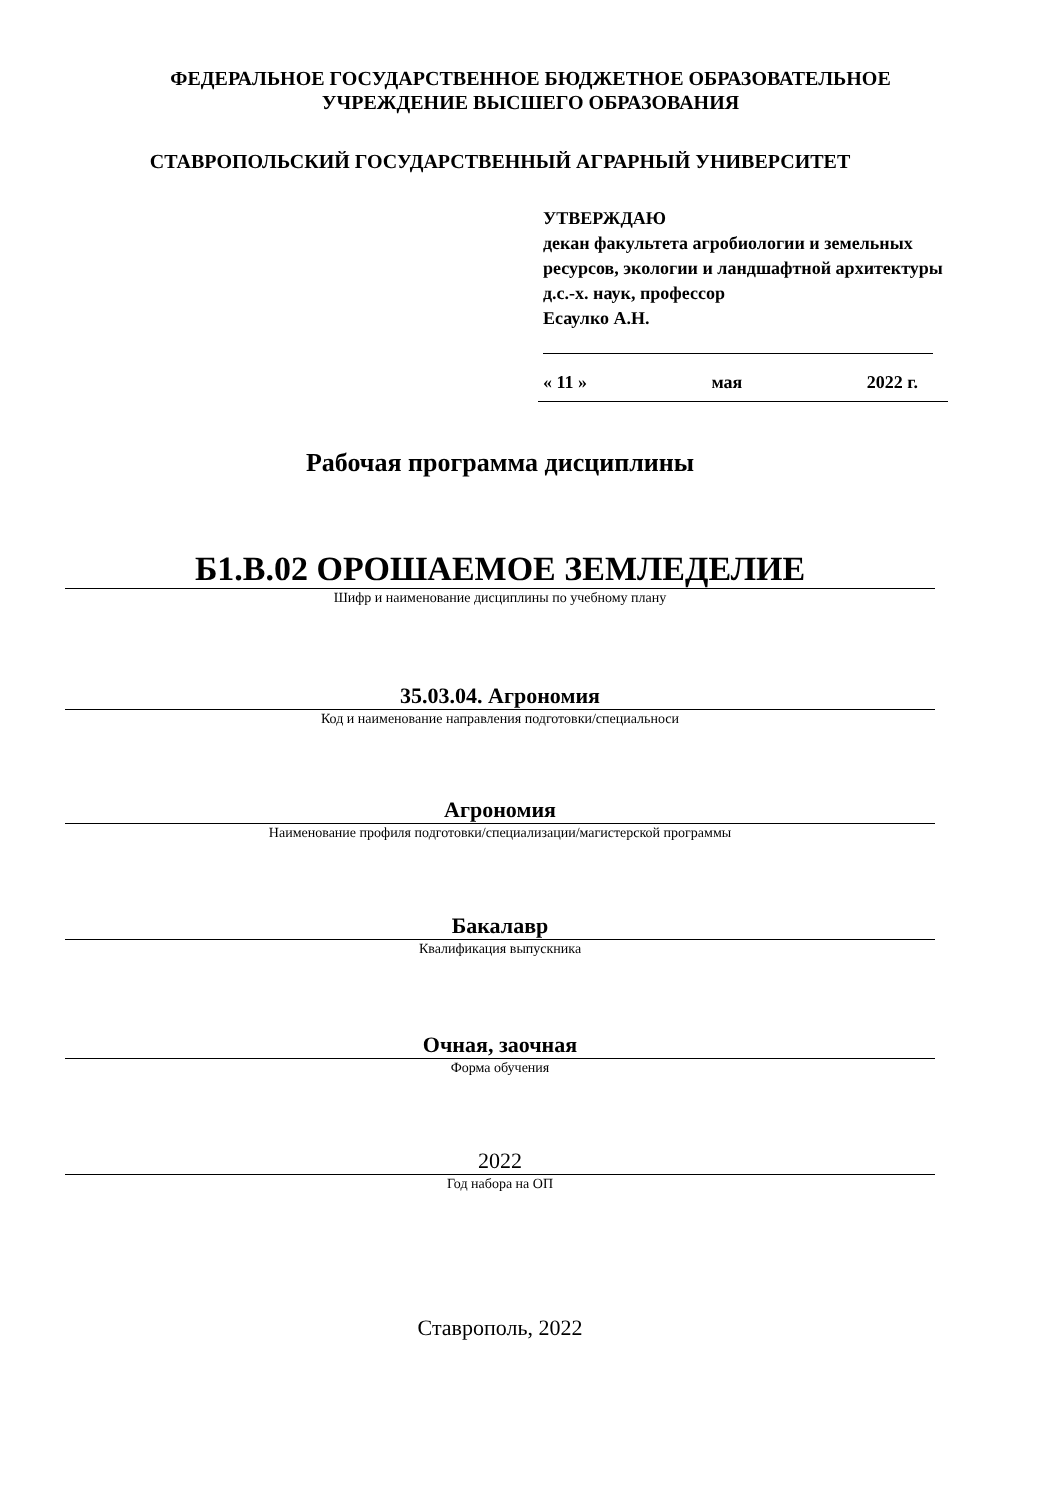ФЕДЕРАЛЬНОЕ ГОСУДАРСТВЕННОЕ БЮДЖЕТНОЕ ОБРАЗОВАТЕЛЬНОЕ
УЧРЕЖДЕНИЕ ВЫСШЕГО ОБРАЗОВАНИЯ
СТАВРОПОЛЬСКИЙ ГОСУДАРСТВЕННЫЙ АГРАРНЫЙ УНИВЕРСИТЕТ
УТВЕРЖДАЮ
декан факультета агробиологии и земельных ресурсов, экологии и ландшафтной архитектуры
д.с.-х. наук, профессор
Есаулко А.Н.
« 11 » мая 2022 г.
Рабочая программа дисциплины
Б1.В.02 ОРОШАЕМОЕ ЗЕМЛЕДЕЛИЕ
Шифр и наименование дисциплины по учебному плану
35.03.04. Агрономия
Код и наименование направления подготовки/специальноси
Агрономия
Наименование профиля подготовки/специализации/магистерской программы
Бакалавр
Квалификация выпускника
Очная, заочная
Форма обучения
2022
Год набора на ОП
Ставрополь, 2022